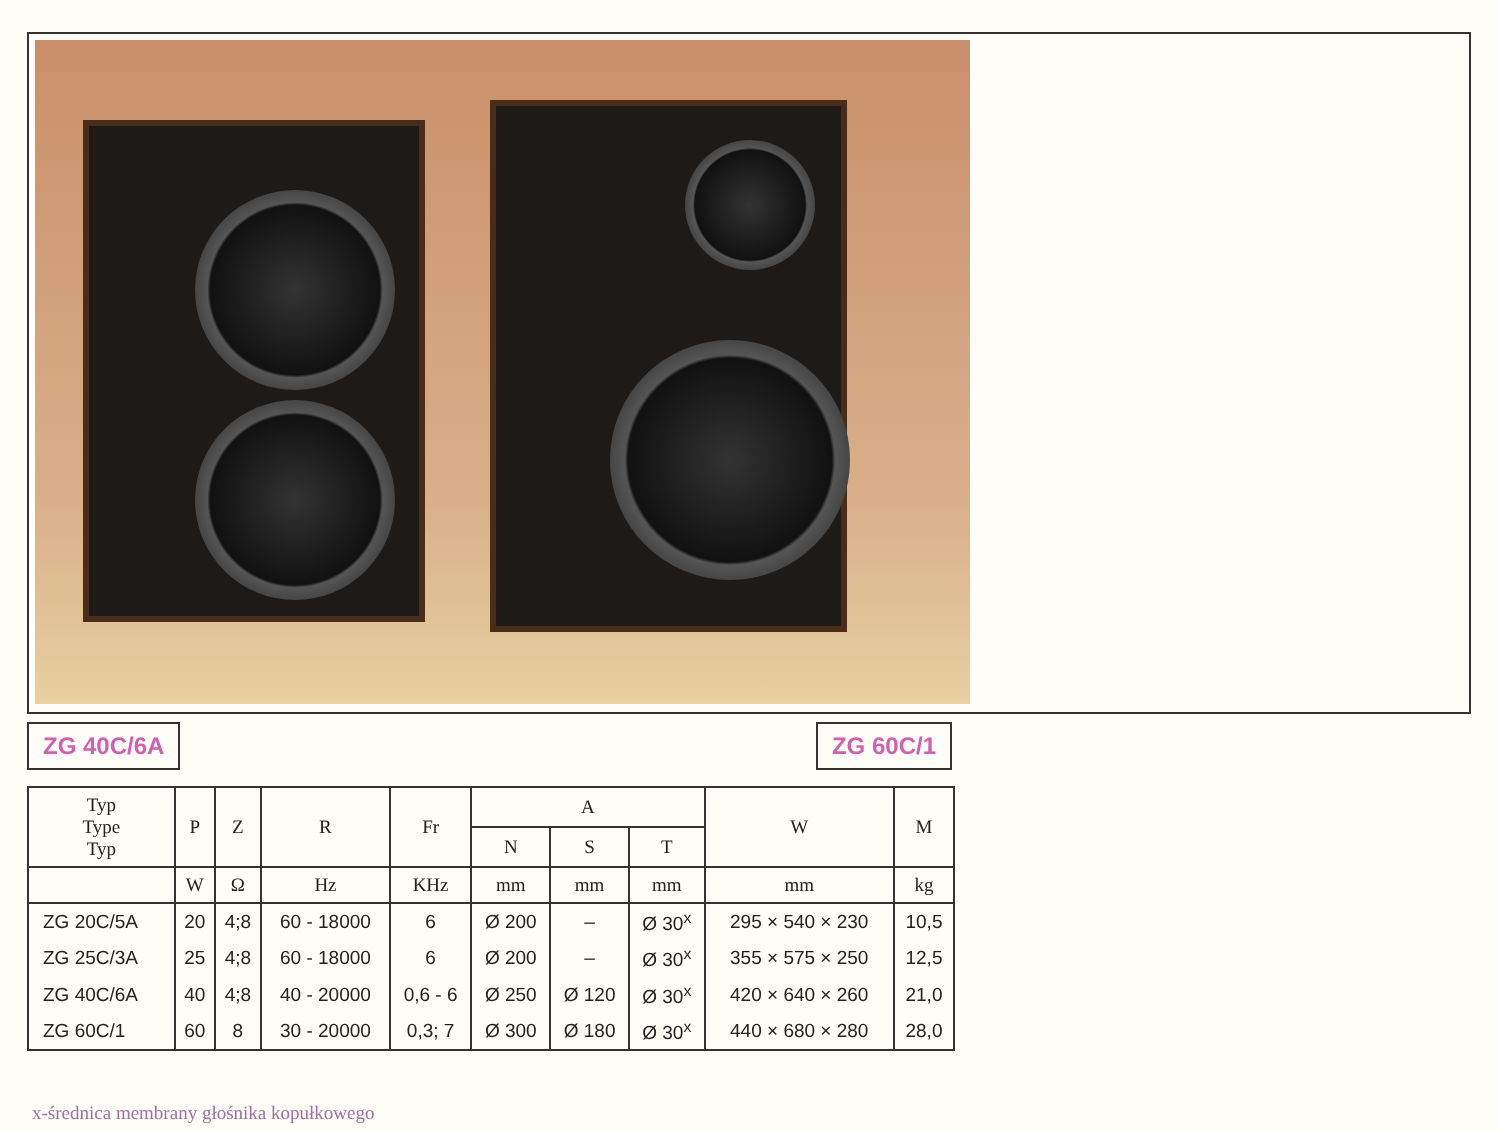ZG 40C/6A ZG 60C/1
| Typ Type Typ | P | Z | R | Fr | A | | | W | M |
| --- | --- | --- | --- | --- | --- | --- | --- | --- | --- |
| | | | | | N | S | T | | |
| | W | Ω | Hz | KHz | mm | mm | mm | mm | kg |
| ZG 20C/5A | 20 | 4;8 | 60 - 18000 | 6 | Ø 200 | – | Ø 30<sup>x</sup> | 295 × 540 × 230 | 10,5 |
| ZG 25C/3A | 25 | 4;8 | 60 - 18000 | 6 | Ø 200 | – | Ø 30<sup>x</sup> | 355 × 575 × 250 | 12,5 |
| ZG 40C/6A | 40 | 4;8 | 40 - 20000 | 0,6 - 6 | Ø 250 | Ø 120 | Ø 30<sup>x</sup> | 420 × 640 × 260 | 21,0 |
| ZG 60C/1 | 60 | 8 | 30 - 20000 | 0,3; 7 | Ø 300 | Ø 180 | Ø 30<sup>x</sup> | 440 × 680 × 280 | 28,0 |
x-średnica membrany głośnika kopułkowego